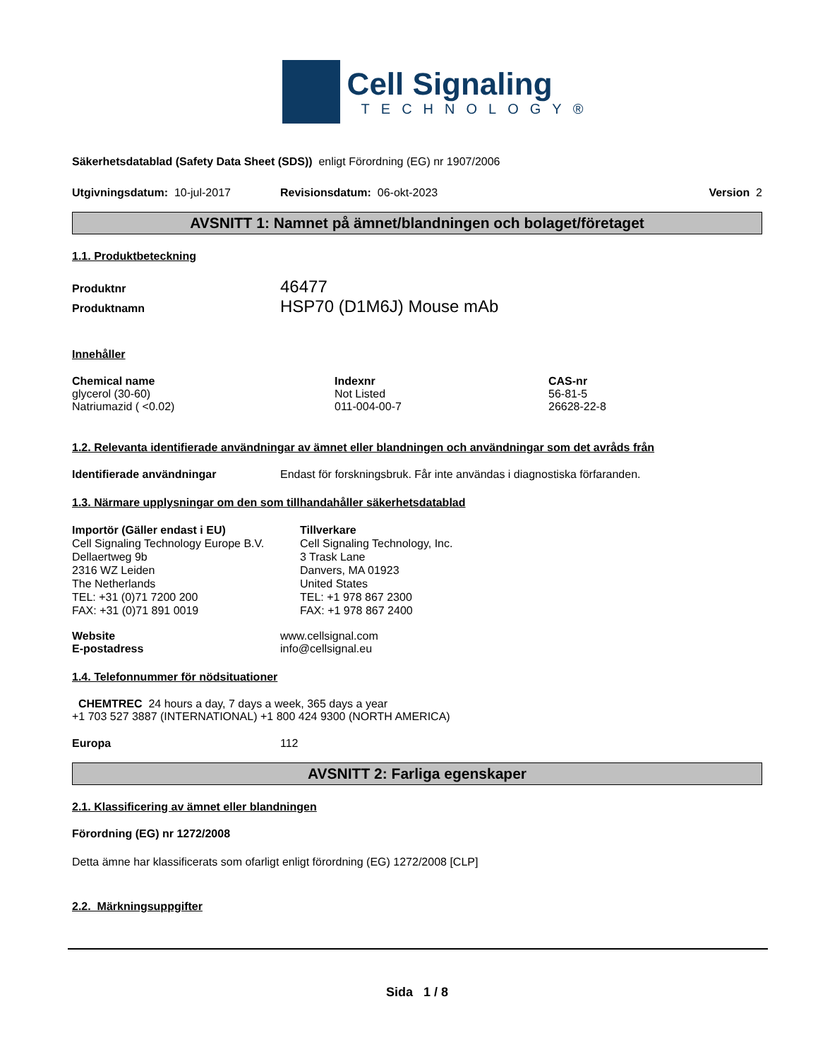Cell Signaling
TECHNOLOGY®
Säkerhetsdatablad (Safety Data Sheet (SDS)) enligt Förordning (EG) nr 1907/2006
Utgivningsdatum: 10-jul-2017 Revisionsdatum: 06-okt-2023 Version 2
AVSNITT 1: Namnet på ämnet/blandningen och bolaget/företaget
1.1. Produktbeteckning
| Produktnr | 46477 |
| Produktnamn | HSP70 (D1M6J) Mouse mAb |
Innehåller
| Chemical name | Indexnr | CAS-nr |
| --- | --- | --- |
| glycerol (30-60) | Not Listed | 56-81-5 |
| Natriumazid ( <0.02) | 011-004-00-7 | 26628-22-8 |
1.2. Relevanta identifierade användningar av ämnet eller blandningen och användningar som det avråds från
Identifierade användningar Endast för forskningsbruk. Får inte användas i diagnostiska förfaranden.
1.3. Närmare upplysningar om den som tillhandahåller säkerhetsdatablad
Importör (Gäller endast i EU)
Cell Signaling Technology Europe B.V.
Dellaertweg 9b
2316 WZ Leiden
The Netherlands
TEL: +31 (0)71 7200 200
FAX: +31 (0)71 891 0019
Tillverkare
Cell Signaling Technology, Inc.
3 Trask Lane
Danvers, MA 01923
United States
TEL: +1 978 867 2300
FAX: +1 978 867 2400
| Website | www.cellsignal.com |
| E-postadress | info@cellsignal.eu |
1.4. Telefonnummer för nödsituationer
CHEMTREC 24 hours a day, 7 days a week, 365 days a year
+1 703 527 3887 (INTERNATIONAL) +1 800 424 9300 (NORTH AMERICA)
Europa 112
AVSNITT 2: Farliga egenskaper
2.1. Klassificering av ämnet eller blandningen
Förordning (EG) nr 1272/2008
Detta ämne har klassificerats som ofarligt enligt förordning (EG) 1272/2008 [CLP]
2.2. Märkningsuppgifter
Sida 1 / 8